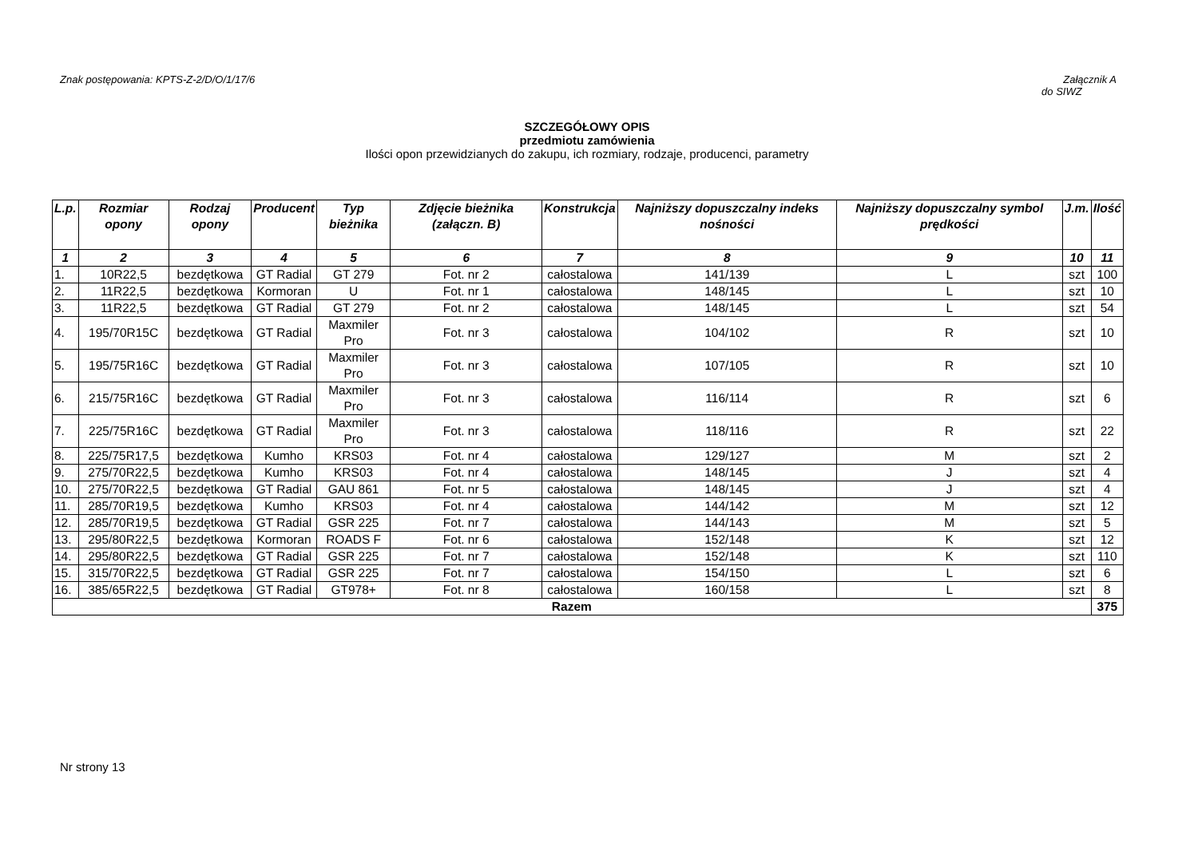Znak postępowania: KPTS-Z-2/D/O/1/17/6 Załącznik A
do SIWZ
SZCZEGÓŁOWY OPIS
przedmiotu zamówienia
Ilości opon przewidzianych do zakupu, ich rozmiary, rodzaje, producenci, parametry
| L.p. | Rozmiar opony | Rodzaj opony | Producent | Typ bieżnika | Zdjęcie bieżnika (załączn. B) | Konstrukcja | Najniższy dopuszczalny indeks nośności | Najniższy dopuszczalny symbol prędkości | J.m. | Ilość |
| --- | --- | --- | --- | --- | --- | --- | --- | --- | --- | --- |
| 1 | 2 | 3 | 4 | 5 | 6 | 7 | 8 | 9 | 10 | 11 |
| 1. | 10R22,5 | bezdętkowa | GT Radial | GT 279 | Fot. nr 2 | całostalowa | 141/139 | L | szt | 100 |
| 2. | 11R22,5 | bezdętkowa | Kormoran | U | Fot. nr 1 | całostalowa | 148/145 | L | szt | 10 |
| 3. | 11R22,5 | bezdętkowa | GT Radial | GT 279 | Fot. nr 2 | całostalowa | 148/145 | L | szt | 54 |
| 4. | 195/70R15C | bezdętkowa | GT Radial | Maxmiler Pro | Fot. nr 3 | całostalowa | 104/102 | R | szt | 10 |
| 5. | 195/75R16C | bezdętkowa | GT Radial | Maxmiler Pro | Fot. nr 3 | całostalowa | 107/105 | R | szt | 10 |
| 6. | 215/75R16C | bezdętkowa | GT Radial | Maxmiler Pro | Fot. nr 3 | całostalowa | 116/114 | R | szt | 6 |
| 7. | 225/75R16C | bezdętkowa | GT Radial | Maxmiler Pro | Fot. nr 3 | całostalowa | 118/116 | R | szt | 22 |
| 8. | 225/75R17,5 | bezdętkowa | Kumho | KRS03 | Fot. nr 4 | całostalowa | 129/127 | M | szt | 2 |
| 9. | 275/70R22,5 | bezdętkowa | Kumho | KRS03 | Fot. nr 4 | całostalowa | 148/145 | J | szt | 4 |
| 10. | 275/70R22,5 | bezdętkowa | GT Radial | GAU 861 | Fot. nr 5 | całostalowa | 148/145 | J | szt | 4 |
| 11. | 285/70R19,5 | bezdętkowa | Kumho | KRS03 | Fot. nr 4 | całostalowa | 144/142 | M | szt | 12 |
| 12. | 285/70R19,5 | bezdętkowa | GT Radial | GSR 225 | Fot. nr 7 | całostalowa | 144/143 | M | szt | 5 |
| 13. | 295/80R22,5 | bezdętkowa | Kormoran | ROADS F | Fot. nr 6 | całostalowa | 152/148 | K | szt | 12 |
| 14. | 295/80R22,5 | bezdętkowa | GT Radial | GSR 225 | Fot. nr 7 | całostalowa | 152/148 | K | szt | 110 |
| 15. | 315/70R22,5 | bezdętkowa | GT Radial | GSR 225 | Fot. nr 7 | całostalowa | 154/150 | L | szt | 6 |
| 16. | 385/65R22,5 | bezdętkowa | GT Radial | GT978+ | Fot. nr 8 | całostalowa | 160/158 | L | szt | 8 |
| Razem | | | | | | | | | | 375 |
Nr strony 13